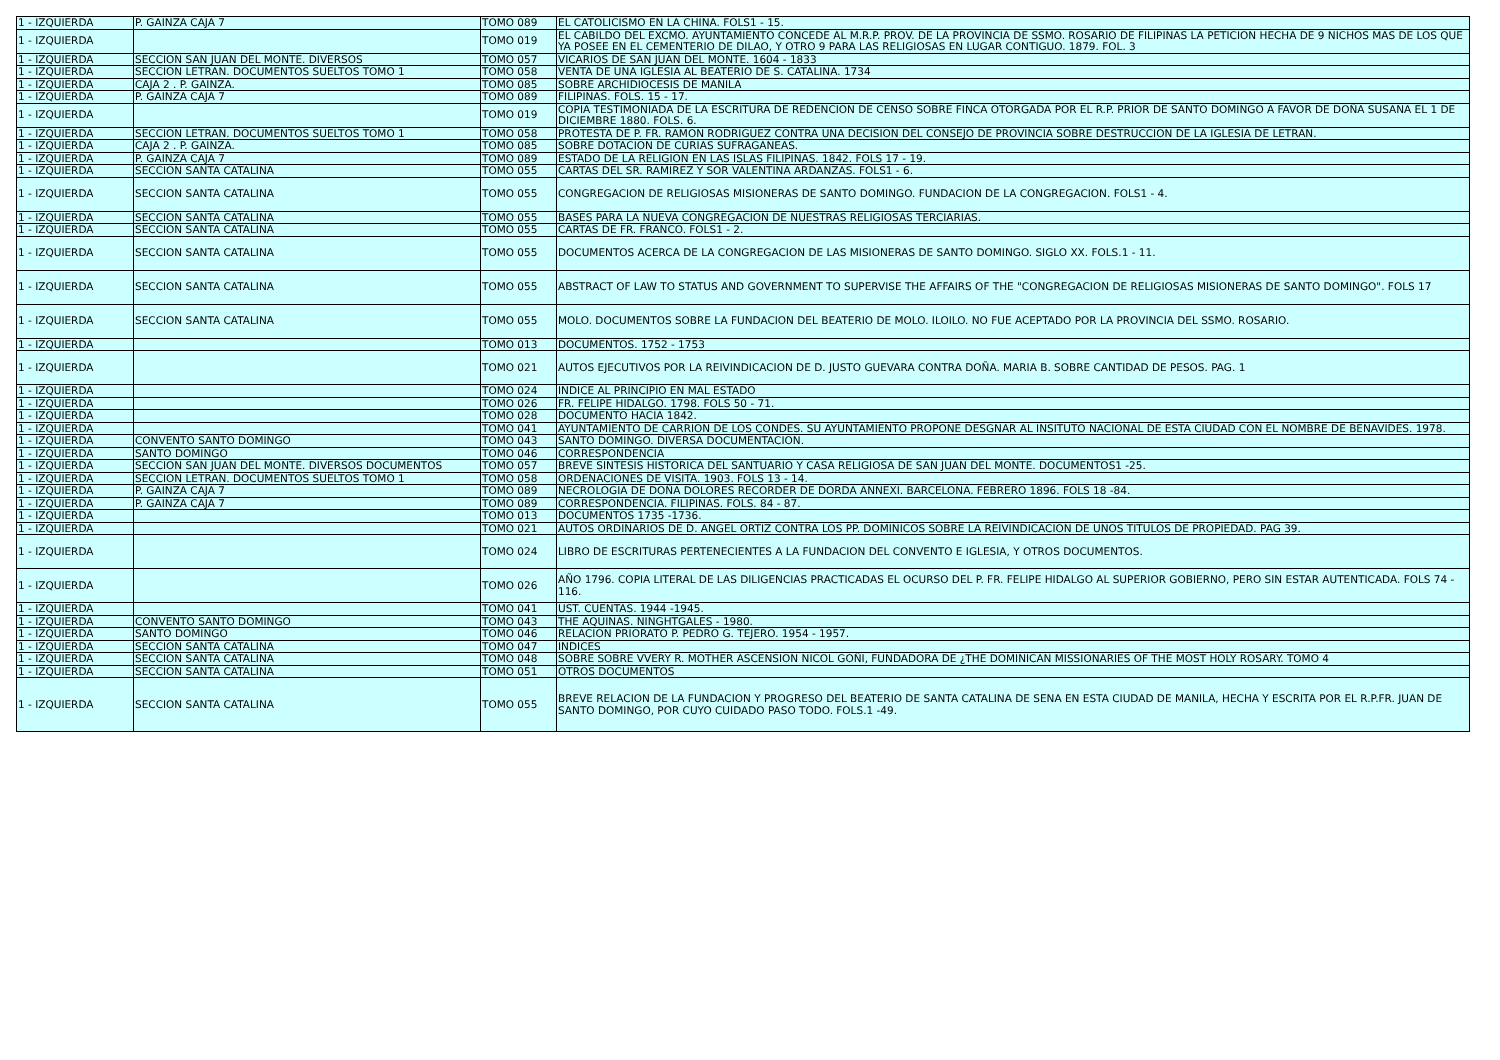| 1 - IZQUIERDA | P. GAINZA CAJA 7 | TOMO 089 | EL CATOLICISMO EN LA CHINA. FOLS1 - 15. |
| 1 - IZQUIERDA | | TOMO 019 | EL CABILDO DEL EXCMO. AYUNTAMIENTO CONCEDE AL M.R.P. PROV. DE LA PROVINCIA DE SSMO. ROSARIO DE FILIPINAS LA PETICION HECHA DE 9 NICHOS MAS DE LOS QUE YA POSEE EN EL CEMENTERIO DE DILAO, Y OTRO 9 PARA LAS RELIGIOSAS EN LUGAR CONTIGUO. 1879. FOL. 3 |
| 1 - IZQUIERDA | SECCION SAN JUAN DEL MONTE. DIVERSOS | TOMO 057 | VICARIOS DE SAN JUAN DEL MONTE. 1604 - 1833 |
| 1 - IZQUIERDA | SECCION LETRAN. DOCUMENTOS SUELTOS TOMO 1 | TOMO 058 | VENTA DE UNA IGLESIA AL BEATERIO DE S. CATALINA. 1734 |
| 1 - IZQUIERDA | CAJA 2 . P. GAINZA. | TOMO 085 | SOBRE ARCHIDIOCESIS DE MANILA |
| 1 - IZQUIERDA | P. GAINZA CAJA 7 | TOMO 089 | FILIPINAS. FOLS. 15 - 17. |
| 1 - IZQUIERDA | | TOMO 019 | COPIA TESTIMONIADA DE LA ESCRITURA DE REDENCION DE CENSO SOBRE FINCA OTORGADA POR EL R.P. PRIOR DE SANTO DOMINGO A FAVOR DE DOÑA SUSANA EL 1 DE DICIEMBRE 1880. FOLS. 6. |
| 1 - IZQUIERDA | SECCION LETRAN. DOCUMENTOS SUELTOS TOMO 1 | TOMO 058 | PROTESTA DE P. FR. RAMON RODRIGUEZ CONTRA UNA DECISION DEL CONSEJO DE PROVINCIA SOBRE DESTRUCCION DE LA IGLESIA DE LETRAN. |
| 1 - IZQUIERDA | CAJA 2 . P. GAINZA. | TOMO 085 | SOBRE DOTACION DE CURIAS SUFRAGANEAS. |
| 1 - IZQUIERDA | P. GAINZA CAJA 7 | TOMO 089 | ESTADO DE LA RELIGION EN LAS ISLAS FILIPINAS. 1842. FOLS 17 - 19. |
| 1 - IZQUIERDA | SECCION SANTA CATALINA | TOMO 055 | CARTAS DEL SR. RAMIREZ Y SOR VALENTINA ARDANZAS. FOLS1 - 6. |
| 1 - IZQUIERDA | SECCION SANTA CATALINA | TOMO 055 | CONGREGACION DE RELIGIOSAS MISIONERAS DE SANTO DOMINGO. FUNDACION DE LA CONGREGACION. FOLS1 - 4. |
| 1 - IZQUIERDA | SECCION SANTA CATALINA | TOMO 055 | BASES PARA LA NUEVA CONGREGACION DE NUESTRAS RELIGIOSAS TERCIARIAS. |
| 1 - IZQUIERDA | SECCION SANTA CATALINA | TOMO 055 | CARTAS DE FR. FRANCO. FOLS1 - 2. |
| 1 - IZQUIERDA | SECCION SANTA CATALINA | TOMO 055 | DOCUMENTOS ACERCA DE LA CONGREGACION DE LAS MISIONERAS DE SANTO DOMINGO. SIGLO XX. FOLS.1 - 11. |
| 1 - IZQUIERDA | SECCION SANTA CATALINA | TOMO 055 | ABSTRACT OF LAW TO STATUS AND GOVERNMENT TO SUPERVISE THE AFFAIRS OF THE "CONGREGACION DE RELIGIOSAS MISIONERAS DE SANTO DOMINGO". FOLS 17 |
| 1 - IZQUIERDA | SECCION SANTA CATALINA | TOMO 055 | MOLO. DOCUMENTOS SOBRE LA FUNDACION DEL BEATERIO DE MOLO. ILOILO. NO FUE ACEPTADO POR LA PROVINCIA DEL SSMO. ROSARIO. |
| 1 - IZQUIERDA | | TOMO 013 | DOCUMENTOS. 1752 - 1753 |
| 1 - IZQUIERDA | | TOMO 021 | AUTOS EJECUTIVOS POR LA REIVINDICACION DE D. JUSTO GUEVARA CONTRA DOÑA. MARIA B. SOBRE CANTIDAD DE PESOS. PAG. 1 |
| 1 - IZQUIERDA | | TOMO 024 | INDICE AL PRINCIPIO EN MAL ESTADO |
| 1 - IZQUIERDA | | TOMO 026 | FR. FELIPE HIDALGO. 1798. FOLS 50 - 71. |
| 1 - IZQUIERDA | | TOMO 028 | DOCUMENTO HACIA 1842. |
| 1 - IZQUIERDA | | TOMO 041 | AYUNTAMIENTO DE CARRION DE LOS CONDES. SU AYUNTAMIENTO PROPONE DESGNAR AL INSITUTO NACIONAL DE ESTA CIUDAD CON EL NOMBRE DE BENAVIDES. 1978. |
| 1 - IZQUIERDA | CONVENTO SANTO DOMINGO | TOMO 043 | SANTO DOMINGO. DIVERSA DOCUMENTACION. |
| 1 - IZQUIERDA | SANTO DOMINGO | TOMO 046 | CORRESPONDENCIA |
| 1 - IZQUIERDA | SECCION SAN JUAN DEL MONTE. DIVERSOS DOCUMENTOS | TOMO 057 | BREVE SINTESIS HISTORICA DEL SANTUARIO Y CASA RELIGIOSA DE SAN JUAN DEL MONTE. DOCUMENTOS1 -25. |
| 1 - IZQUIERDA | SECCION LETRAN. DOCUMENTOS SUELTOS TOMO 1 | TOMO 058 | ORDENACIONES DE VISITA. 1903. FOLS 13 - 14. |
| 1 - IZQUIERDA | P. GAINZA CAJA 7 | TOMO 089 | NECROLOGIA DE DOÑA DOLORES RECORDER DE DORDA ANNEXI. BARCELONA. FEBRERO 1896. FOLS 18 -84. |
| 1 - IZQUIERDA | P. GAINZA CAJA 7 | TOMO 089 | CORRESPONDENCIA. FILIPINAS. FOLS. 84 - 87. |
| 1 - IZQUIERDA | | TOMO 013 | DOCUMENTOS 1735 -1736. |
| 1 - IZQUIERDA | | TOMO 021 | AUTOS ORDINARIOS DE D. ANGEL ORTIZ CONTRA LOS PP. DOMINICOS SOBRE LA REIVINDICACION DE UNOS TITULOS DE PROPIEDAD. PAG 39. |
| 1 - IZQUIERDA | | TOMO 024 | LIBRO DE ESCRITURAS PERTENECIENTES A LA FUNDACION DEL CONVENTO E IGLESIA, Y OTROS DOCUMENTOS. |
| 1 - IZQUIERDA | | TOMO 026 | AÑO 1796. COPIA LITERAL DE LAS DILIGENCIAS PRACTICADAS EL OCURSO DEL P. FR. FELIPE HIDALGO AL SUPERIOR GOBIERNO, PERO SIN ESTAR AUTENTICADA. FOLS 74 - 116. |
| 1 - IZQUIERDA | | TOMO 041 | UST. CUENTAS. 1944 -1945. |
| 1 - IZQUIERDA | CONVENTO SANTO DOMINGO | TOMO 043 | THE AQUINAS. NINGHTGALES - 1980. |
| 1 - IZQUIERDA | SANTO DOMINGO | TOMO 046 | RELACION PRIORATO P. PEDRO G. TEJERO. 1954 - 1957. |
| 1 - IZQUIERDA | SECCION SANTA CATALINA | TOMO 047 | INDICES |
| 1 - IZQUIERDA | SECCION SANTA CATALINA | TOMO 048 | SOBRE SOBRE VVERY R. MOTHER ASCENSION NICOL GOÑI, FUNDADORA DE ¿THE DOMINICAN MISSIONARIES OF THE MOST HOLY ROSARY. TOMO 4 |
| 1 - IZQUIERDA | SECCION SANTA CATALINA | TOMO 051 | OTROS DOCUMENTOS |
| 1 - IZQUIERDA | SECCION SANTA CATALINA | TOMO 055 | BREVE RELACION DE LA FUNDACION Y PROGRESO DEL BEATERIO DE SANTA CATALINA DE SENA EN ESTA CIUDAD DE MANILA, HECHA Y ESCRITA POR EL R.P.FR. JUAN DE SANTO DOMINGO, POR CUYO CUIDADO PASO TODO. FOLS.1 -49. |